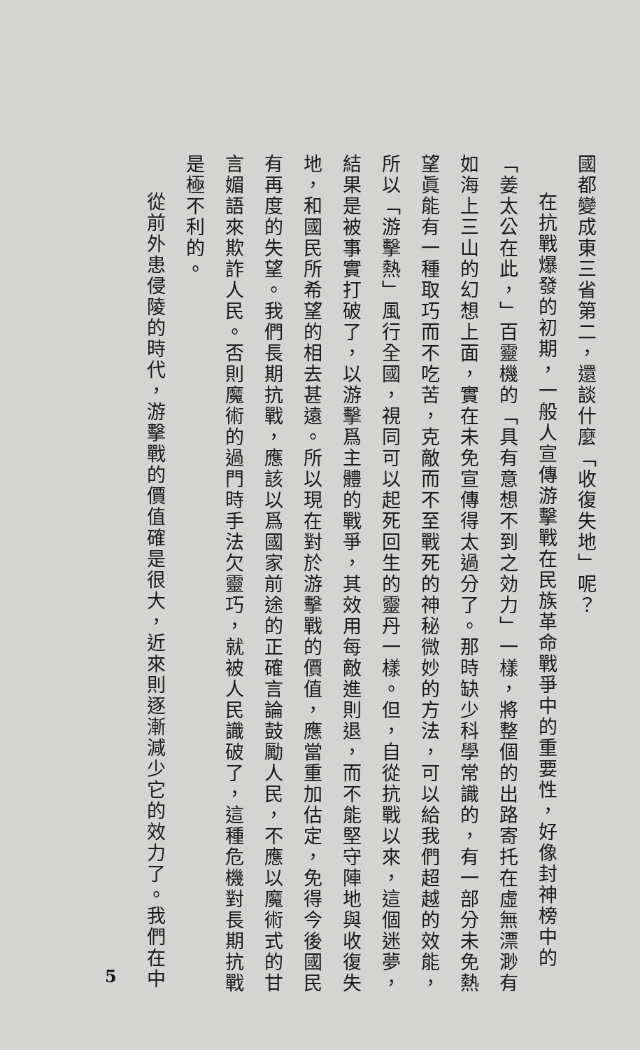國都變成東三省第二，還談什麼「收復失地」呢？
在抗戰爆發的初期，一般人宣傳游擊戰在民族革命戰爭中的重要性，好像封神榜中的「姜太公在此，」百靈機的「具有意想不到之効力」一樣，將整個的出路寄托在虛無漂渺有如海上三山的幻想上面，實在未免宣傳得太過分了。那時缺少科學常識的，有一部分未免熱望眞能有一種取巧而不吃苦，克敵而不至戰死的神秘微妙的方法，可以給我們超越的效能，所以「游擊熱」風行全國，視同可以起死回生的靈丹一樣。但，自從抗戰以來，這個迷夢，結果是被事實打破了，以游擊爲主體的戰爭，其效用每敵進則退，而不能堅守陣地與收復失地，和國民所希望的相去甚遠。所以現在對於游擊戰的價值，應當重加估定，免得今後國民有再度的失望。我們長期抗戰，應該以爲國家前途的正確言論鼓勵人民，不應以魔術式的甘言媚語來欺詐人民。否則魔術的過門時手法欠靈巧，就被人民識破了，這種危機對長期抗戰是極不利的。
從前外患侵陵的時代，游擊戰的價值確是很大，近來則逐漸減少它的效力了。我們在中
5